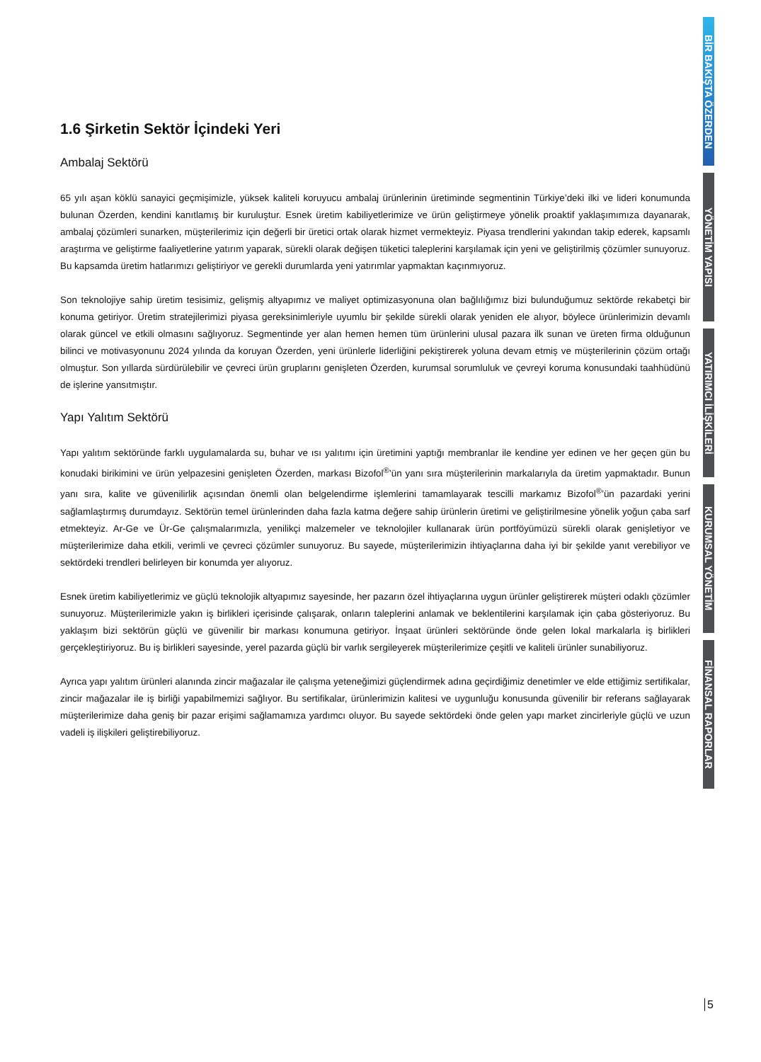1.6 Şirketin Sektör İçindeki Yeri
Ambalaj Sektörü
65 yılı aşan köklü sanayici geçmişimizle, yüksek kaliteli koruyucu ambalaj ürünlerinin üretiminde segmentinin Türkiye’deki ilki ve lideri konumunda bulunan Özerden, kendini kanıtlamış bir kuruluştur. Esnek üretim kabiliyetlerimize ve ürün geliştirmeye yönelik proaktif yaklaşımımıza dayanarak, ambalaj çözümleri sunarken, müşterilerimiz için değerli bir üretici ortak olarak hizmet vermekteyiz. Piyasa trendlerini yakından takip ederek, kapsamlı araştırma ve geliştirme faaliyetlerine yatırım yaparak, sürekli olarak değişen tüketici taleplerini karşılamak için yeni ve geliştirilmiş çözümler sunuyoruz. Bu kapsamda üretim hatlarımızı geliştiriyor ve gerekli durumlarda yeni yatırımlar yapmaktan kaçınmıyoruz.
Son teknolojiye sahip üretim tesisimiz, gelişmiş altyapımız ve maliyet optimizasyonuna olan bağlılığımız bizi bulunduğumuz sektörde rekabetçi bir konuma getiriyor. Üretim stratejilerimizi piyasa gereksinimleriyle uyumlu bir şekilde sürekli olarak yeniden ele alıyor, böylece ürünlerimizin devamlı olarak güncel ve etkili olmasını sağlıyoruz. Segmentinde yer alan hemen hemen tüm ürünlerini ulusal pazara ilk sunan ve üreten firma olduğunun bilinci ve motivasyonunu 2024 yılında da koruyan Özerden, yeni ürünlerle liderliğini pekiştirerek yoluna devam etmiş ve müşterilerinin çözüm ortağı olmuştur. Son yıllarda sürdürülebilir ve çevreci ürün gruplarını genişleten Özerden, kurumsal sorumluluk ve çevreyi koruma konusundaki taahhüdünü de işlerine yansıtmıştır.
Yapı Yalıtım Sektörü
Yapı yalıtım sektöründe farklı uygulamalarda su, buhar ve ısı yalıtımı için üretimini yaptığı membranlar ile kendine yer edinen ve her geçen gün bu konudaki birikimini ve ürün yelpazesini genişleten Özerden, markası Bizofol<sup>®</sup>’ün yanı sıra müşterilerinin markalarıyla da üretim yapmaktadır. Bunun yanı sıra, kalite ve güvenilirlik açısından önemli olan belgelendirme işlemlerini tamamlayarak tescilli markamız Bizofol<sup>®</sup>’ün pazardaki yerini sağlamlaştırmış durumdayız. Sektörün temel ürünlerinden daha fazla katma değere sahip ürünlerin üretimi ve geliştirilmesine yönelik yoğun çaba sarf etmekteyiz. Ar-Ge ve Ür-Ge çalışmalarımızla, yenilikçi malzemeler ve teknolojiler kullanarak ürün portföyümüzü sürekli olarak genişletiyor ve müşterilerimize daha etkili, verimli ve çevreci çözümler sunuyoruz. Bu sayede, müşterilerimizin ihtiyaçlarına daha iyi bir şekilde yanıt verebiliyor ve sektördeki trendleri belirleyen bir konumda yer alıyoruz.
Esnek üretim kabiliyetlerimiz ve güçlü teknolojik altyapımız sayesinde, her pazarın özel ihtiyaçlarına uygun ürünler geliştirerek müşteri odaklı çözümler sunuyoruz. Müşterilerimizle yakın iş birlikleri içerisinde çalışarak, onların taleplerini anlamak ve beklentilerini karşılamak için çaba gösteriyoruz. Bu yaklaşım bizi sektörün güçlü ve güvenilir bir markası konumuna getiriyor. İnşaat ürünleri sektöründe önde gelen lokal markalarla iş birlikleri gerçekleştiriyoruz. Bu iş birlikleri sayesinde, yerel pazarda güçlü bir varlık sergileyerek müşterilerimize çeşitli ve kaliteli ürünler sunabiliyoruz.
Ayrıca yapı yalıtım ürünleri alanında zincir mağazalar ile çalışma yeteneğimizi güçlendirmek adına geçirdiğimiz denetimler ve elde ettiğimiz sertifikalar, zincir mağazalar ile iş birliği yapabilmemizi sağlıyor. Bu sertifikalar, ürünlerimizin kalitesi ve uygunluğu konusunda güvenilir bir referans sağlayarak müşterilerimize daha geniş bir pazar erişimi sağlamamıza yardımcı oluyor. Bu sayede sektördeki önde gelen yapı market zincirleriyle güçlü ve uzun vadeli iş ilişkileri geliştirebiliyoruz.
BİR BAKIŞTA ÖZERDEN
YÖNETİM YAPISI
YATIRIMCI İLİŞKİLERİ
KURUMSAL YÖNETİM
FİNANSAL RAPORLAR
5